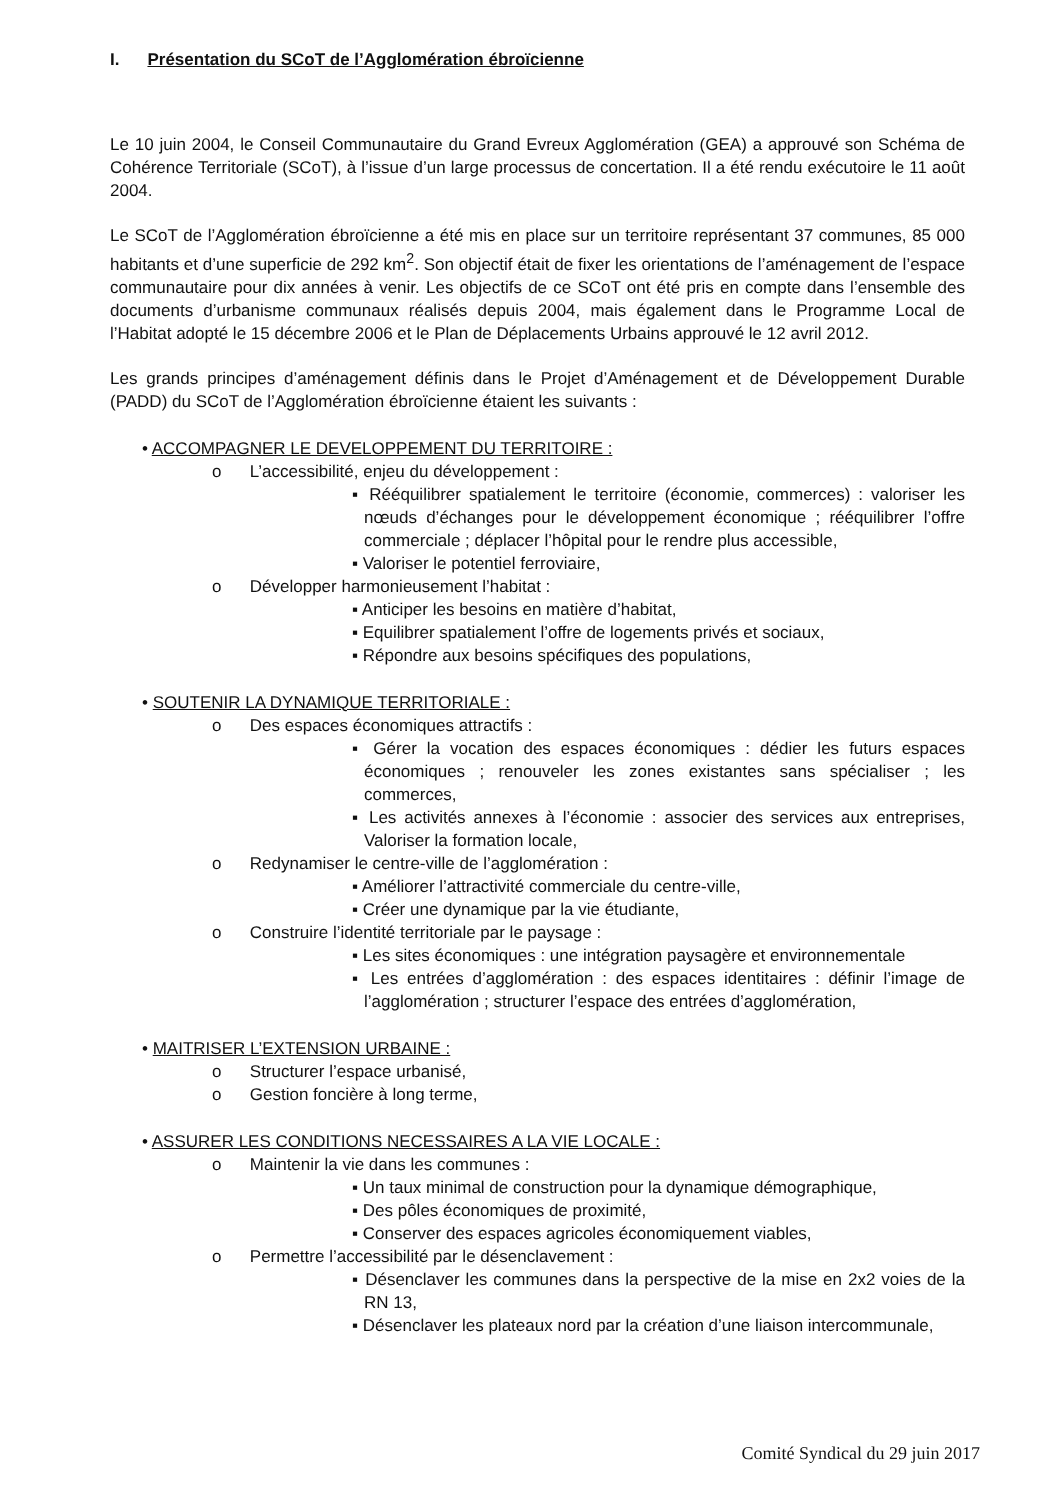I. Présentation du SCoT de l’Agglomération ébroïcienne
Le 10 juin 2004, le Conseil Communautaire du Grand Evreux Agglomération (GEA) a approuvé son Schéma de Cohérence Territoriale (SCoT), à l’issue d’un large processus de concertation. Il a été rendu exécutoire le 11 août 2004.
Le SCoT de l’Agglomération ébroïcienne a été mis en place sur un territoire représentant 37 communes, 85 000 habitants et d’une superficie de 292 km<sup>2</sup>. Son objectif était de fixer les orientations de l’aménagement de l’espace communautaire pour dix années à venir. Les objectifs de ce SCoT ont été pris en compte dans l’ensemble des documents d’urbanisme communaux réalisés depuis 2004, mais également dans le Programme Local de l’Habitat adopté le 15 décembre 2006 et le Plan de Déplacements Urbains approuvé le 12 avril 2012.
Les grands principes d’aménagement définis dans le Projet d’Aménagement et de Développement Durable (PADD) du SCoT de l’Agglomération ébroïcienne étaient les suivants :
• ACCOMPAGNER LE DEVELOPPEMENT DU TERRITOIRE :
o L’accessibilité, enjeu du développement :
▪ Rééquilibrer spatialement le territoire (économie, commerces) : valoriser les nœuds d’échanges pour le développement économique ; rééquilibrer l’offre commerciale ; déplacer l’hôpital pour le rendre plus accessible,
▪ Valoriser le potentiel ferroviaire,
o Développer harmonieusement l’habitat :
▪ Anticiper les besoins en matière d’habitat,
▪ Equilibrer spatialement l’offre de logements privés et sociaux,
▪ Répondre aux besoins spécifiques des populations,
• SOUTENIR LA DYNAMIQUE TERRITORIALE :
o Des espaces économiques attractifs :
▪ Gérer la vocation des espaces économiques : dédier les futurs espaces économiques ; renouveler les zones existantes sans spécialiser ; les commerces,
▪ Les activités annexes à l’économie : associer des services aux entreprises, Valoriser la formation locale,
o Redynamiser le centre-ville de l’agglomération :
▪ Améliorer l’attractivité commerciale du centre-ville,
▪ Créer une dynamique par la vie étudiante,
o Construire l’identité territoriale par le paysage :
▪ Les sites économiques : une intégration paysagère et environnementale
▪ Les entrées d’agglomération : des espaces identitaires : définir l’image de l’agglomération ; structurer l’espace des entrées d’agglomération,
• MAITRISER L’EXTENSION URBAINE :
o Structurer l’espace urbanisé,
o Gestion foncière à long terme,
• ASSURER LES CONDITIONS NECESSAIRES A LA VIE LOCALE :
o Maintenir la vie dans les communes :
▪ Un taux minimal de construction pour la dynamique démographique,
▪ Des pôles économiques de proximité,
▪ Conserver des espaces agricoles économiquement viables,
o Permettre l’accessibilité par le désenclavement :
▪ Désenclaver les communes dans la perspective de la mise en 2x2 voies de la RN 13,
▪ Désenclaver les plateaux nord par la création d’une liaison intercommunale,
Comité Syndical du 29 juin 2017